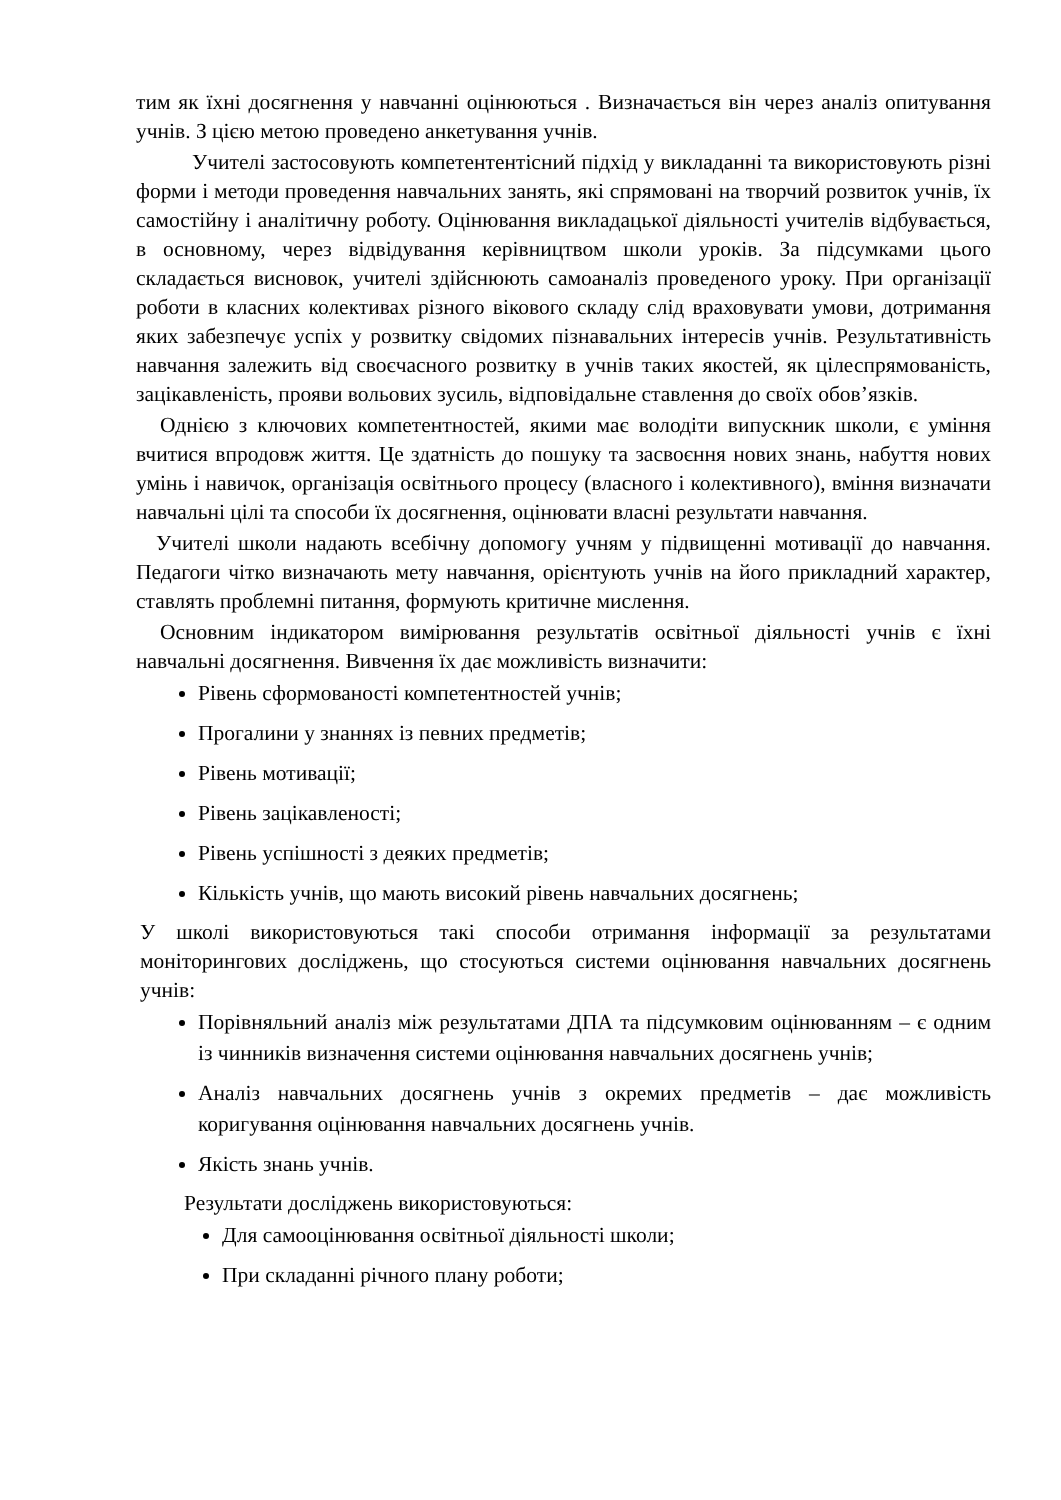тим як їхні досягнення у навчанні оцінюються . Визначається він через аналіз опитування учнів. З цією метою проведено анкетування учнів.
Учителі застосовують компетентентісний підхід у викладанні та використовують різні форми і методи проведення навчальних занять, які спрямовані на творчий розвиток учнів, їх самостійну і аналітичну роботу. Оцінювання викладацької діяльності учителів відбувається, в основному, через відвідування керівництвом школи уроків. За підсумками цього складається висновок, учителі здійснюють самоаналіз проведеного уроку. При організації роботи в класних колективах різного вікового складу слід враховувати умови, дотримання яких забезпечує успіх у розвитку свідомих пізнавальних інтересів учнів. Результативність навчання залежить від своєчасного розвитку в учнів таких якостей, як цілеспрямованість, зацікавленість, прояви вольових зусиль, відповідальне ставлення до своїх обов’язків.
Однією з ключових компетентностей, якими має володіти випускник школи, є уміння вчитися впродовж життя. Це здатність до пошуку та засвоєння нових знань, набуття нових умінь і навичок, організація освітнього процесу (власного і колективного), вміння визначати навчальні цілі та способи їх досягнення, оцінювати власні результати навчання.
Учителі школи надають всебічну допомогу учням у підвищенні мотивації до навчання. Педагоги чітко визначають мету навчання, орієнтують учнів на його прикладний характер, ставлять проблемні питання, формують критичне мислення.
Основним індикатором вимірювання результатів освітньої діяльності учнів є їхні навчальні досягнення. Вивчення їх дає можливість визначити:
Рівень сформованості компетентностей учнів;
Прогалини у знаннях із певних предметів;
Рівень мотивації;
Рівень зацікавленості;
Рівень успішності з деяких предметів;
Кількість учнів, що мають високий рівень навчальних досягнень;
У школі використовуються такі способи отримання інформації за результатами моніторингових досліджень, що стосуються системи оцінювання навчальних досягнень учнів:
Порівняльний аналіз між результатами ДПА та підсумковим оцінюванням – є одним із чинників визначення системи оцінювання навчальних досягнень учнів;
Аналіз навчальних досягнень учнів з окремих предметів – дає можливість коригування оцінювання навчальних досягнень учнів.
Якість знань учнів.
Результати досліджень використовуються:
Для самооцінювання освітньої діяльності школи;
При складанні річного плану роботи;